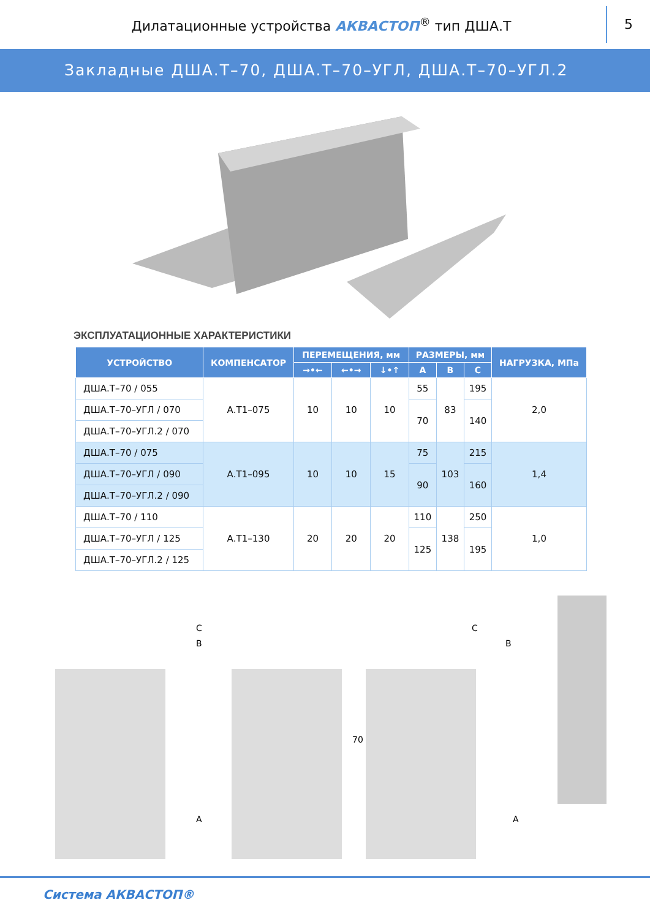Дилатационные устройства АКВАСТОП<sup>®</sup> тип ДША.Т
5
Закладные ДША.Т–70, ДША.Т–70–УГЛ, ДША.Т–70–УГЛ.2
ЭКСПЛУАТАЦИОННЫЕ ХАРАКТЕРИСТИКИ
| УСТРОЙСТВО | КОМПЕНСАТОР | ПЕРЕМЕЩЕНИЯ, мм | | | РАЗМЕРЫ, мм | | | НАГРУЗКА, МПа |
| --- | --- | --- | --- | --- | --- | --- | --- | --- |
| | | →•← | ←•→ | ↓•↑ | A | B | C | |
| ДША.Т–70 / 055 | А.Т1–075 | 10 | 10 | 10 | 55 | 83 | 195 | 2,0 |
| ДША.Т–70–УГЛ / 070 | | | | | 70 | | 140 | |
| ДША.Т–70–УГЛ.2 / 070 | | | | | | | | |
| ДША.Т–70 / 075 | А.Т1–095 | 10 | 10 | 15 | 75 | 103 | 215 | 1,4 |
| ДША.Т–70–УГЛ / 090 | | | | | 90 | | 160 | |
| ДША.Т–70–УГЛ.2 / 090 | | | | | | | | |
| ДША.Т–70 / 110 | А.Т1–130 | 20 | 20 | 20 | 110 | 138 | 250 | 1,0 |
| ДША.Т–70–УГЛ / 125 | | | | | 125 | | 195 | |
| ДША.Т–70–УГЛ.2 / 125 | | | | | | | | |
C
B
A
70
C
B
A
Система АКВАСТОП®